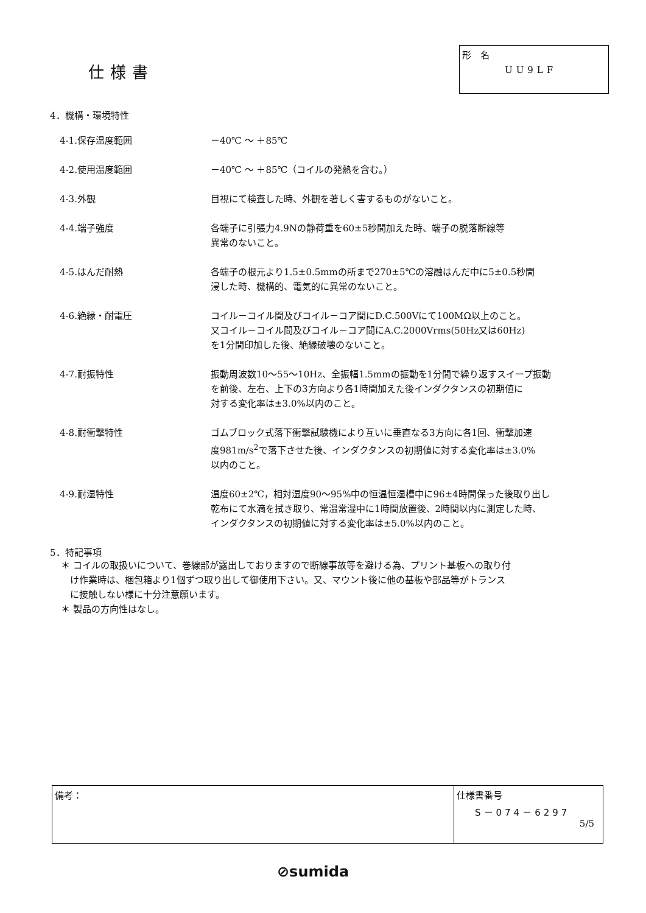仕様書
形　名
UU9LF
4．機構・環境特性
| 4-1.保存温度範囲 | －40℃ ～ ＋85℃ |
| 4-2.使用温度範囲 | －40℃ ～ ＋85℃（コイルの発熱を含む。） |
| 4-3.外観 | 目視にて検査した時、外観を著しく害するものがないこと。 |
| 4-4.端子強度 | 各端子に引張力4.9Nの静荷重を60±5秒間加えた時、端子の脱落断線等 異常のないこと。 |
| 4-5.はんだ耐熱 | 各端子の根元より1.5±0.5mmの所まで270±5℃の溶融はんだ中に5±0.5秒間 浸した時、機構的、電気的に異常のないこと。 |
| 4-6.絶縁・耐電圧 | コイル－コイル間及びコイル－コア間にD.C.500Vにて100MΩ以上のこと。 又コイル－コイル間及びコイル－コア間にA.C.2000Vrms(50Hz又は60Hz) を1分間印加した後、絶縁破壊のないこと。 |
| 4-7.耐振特性 | 振動周波数10～55～10Hz、全振幅1.5mmの振動を1分間で繰り返すスイープ振動 を前後、左右、上下の3方向より各1時間加えた後インダクタンスの初期値に 対する変化率は±3.0%以内のこと。 |
| 4-8.耐衝撃特性 | ゴムブロック式落下衝撃試験機により互いに垂直なる3方向に各1回、衝撃加速 度981m/s<sup>2</sup>で落下させた後、インダクタンスの初期値に対する変化率は±3.0% 以内のこと。 |
| 4-9.耐湿特性 | 温度60±2℃，相対湿度90～95%中の恒温恒湿槽中に96±4時間保った後取り出し 乾布にて水滴を拭き取り、常温常湿中に1時間放置後、2時間以内に測定した時、 インダクタンスの初期値に対する変化率は±5.0%以内のこと。 |
5．特記事項
＊ コイルの取扱いについて、巻線部が露出しておりますので断線事故等を避ける為、プリント基板への取り付
　け作業時は、梱包箱より1個ずつ取り出して御使用下さい。又、マウント後に他の基板や部品等がトランス
　に接触しない様に十分注意願います。
＊ 製品の方向性はなし。
| 備考： | 仕様書番号 S－074－6297 5/5 |
⊘sumida